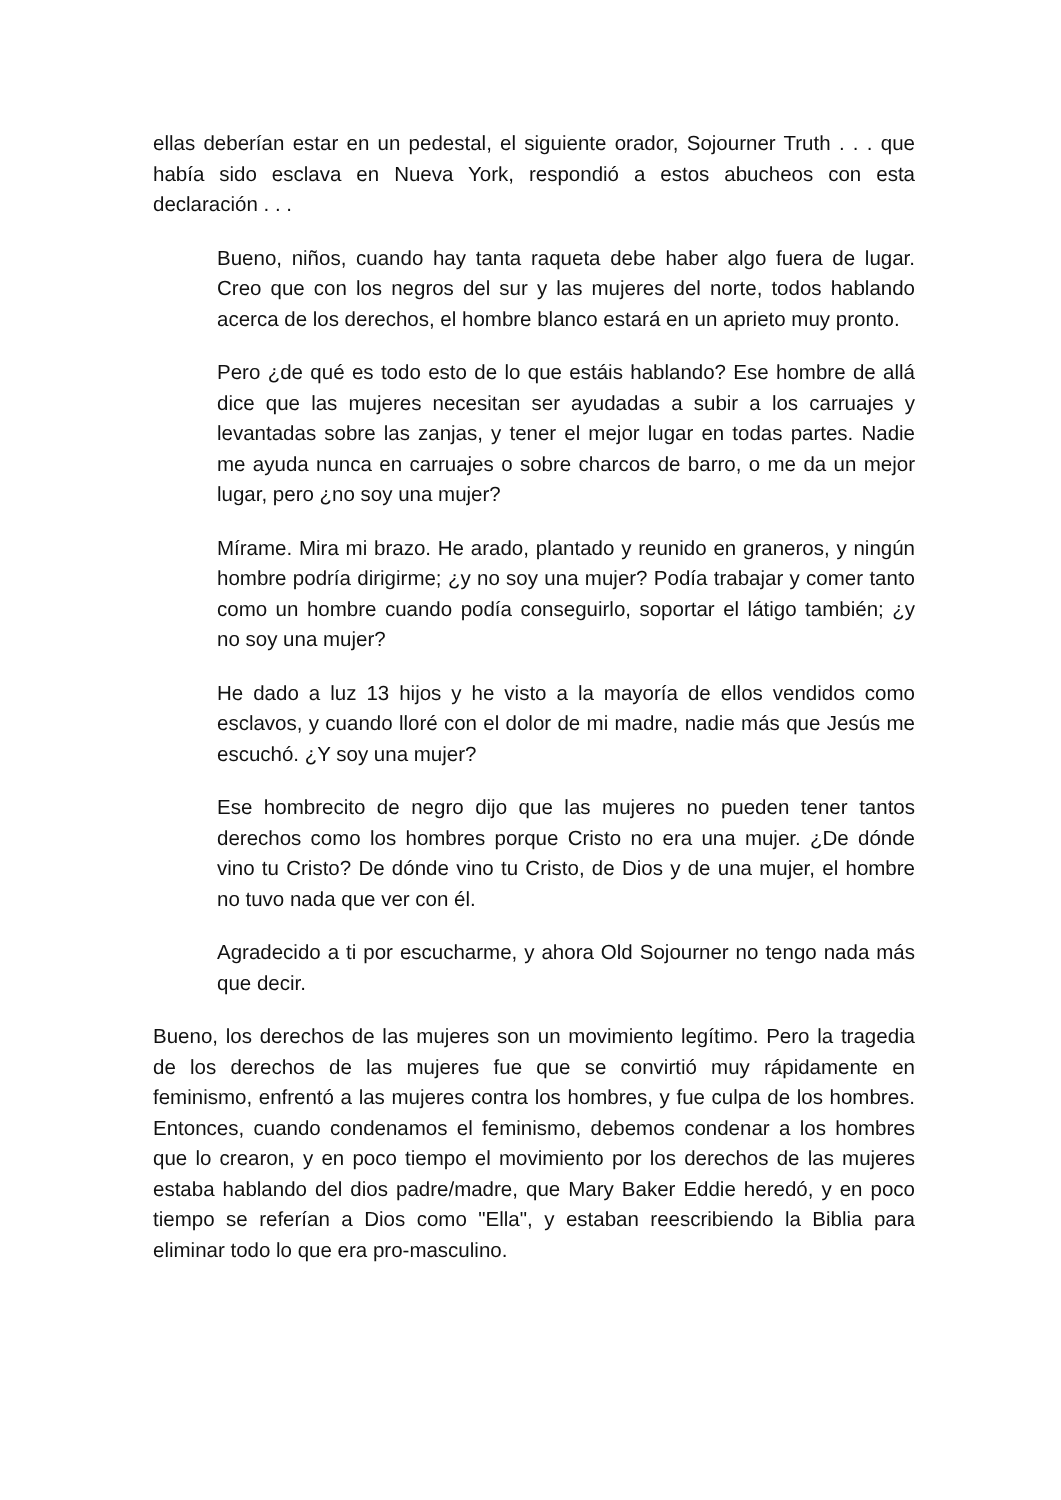ellas deberían estar en un pedestal, el siguiente orador, Sojourner Truth . . . que había sido esclava en Nueva York, respondió a estos abucheos con esta declaración . . .
Bueno, niños, cuando hay tanta raqueta debe haber algo fuera de lugar. Creo que con los negros del sur y las mujeres del norte, todos hablando acerca de los derechos, el hombre blanco estará en un aprieto muy pronto.
Pero ¿de qué es todo esto de lo que estáis hablando? Ese hombre de allá dice que las mujeres necesitan ser ayudadas a subir a los carruajes y levantadas sobre las zanjas, y tener el mejor lugar en todas partes. Nadie me ayuda nunca en carruajes o sobre charcos de barro, o me da un mejor lugar, pero ¿no soy una mujer?
Mírame. Mira mi brazo. He arado, plantado y reunido en graneros, y ningún hombre podría dirigirme; ¿y no soy una mujer? Podía trabajar y comer tanto como un hombre cuando podía conseguirlo, soportar el látigo también; ¿y no soy una mujer?
He dado a luz 13 hijos y he visto a la mayoría de ellos vendidos como esclavos, y cuando lloré con el dolor de mi madre, nadie más que Jesús me escuchó. ¿Y soy una mujer?
Ese hombrecito de negro dijo que las mujeres no pueden tener tantos derechos como los hombres porque Cristo no era una mujer. ¿De dónde vino tu Cristo? De dónde vino tu Cristo, de Dios y de una mujer, el hombre no tuvo nada que ver con él.
Agradecido a ti por escucharme, y ahora Old Sojourner no tengo nada más que decir.
Bueno, los derechos de las mujeres son un movimiento legítimo. Pero la tragedia de los derechos de las mujeres fue que se convirtió muy rápidamente en feminismo, enfrentó a las mujeres contra los hombres, y fue culpa de los hombres. Entonces, cuando condenamos el feminismo, debemos condenar a los hombres que lo crearon, y en poco tiempo el movimiento por los derechos de las mujeres estaba hablando del dios padre/madre, que Mary Baker Eddie heredó, y en poco tiempo se referían a Dios como "Ella", y estaban reescribiendo la Biblia para eliminar todo lo que era pro-masculino.